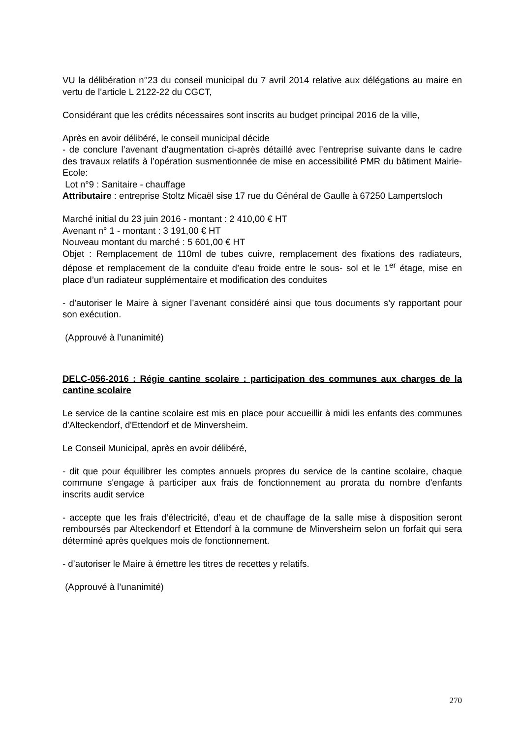VU la délibération n°23 du conseil municipal du 7 avril 2014 relative aux délégations au maire en vertu de l’article L 2122-22 du CGCT,
Considérant que les crédits nécessaires sont inscrits au budget principal 2016 de la ville,
Après en avoir délibéré, le conseil municipal décide
- de conclure l’avenant d’augmentation ci-après détaillé avec l’entreprise suivante dans le cadre des travaux relatifs à l’opération susmentionnée de mise en accessibilité PMR du bâtiment Mairie-Ecole:
Lot n°9 : Sanitaire - chauffage
Attributaire : entreprise Stoltz Micaël sise 17 rue du Général de Gaulle à 67250 Lampertsloch
Marché initial du 23 juin 2016 - montant : 2 410,00 € HT
Avenant n° 1 - montant : 3 191,00 € HT
Nouveau montant du marché : 5 601,00 € HT
Objet : Remplacement de 110ml de tubes cuivre, remplacement des fixations des radiateurs, dépose et remplacement de la conduite d’eau froide entre le sous- sol et le 1<sup>er</sup> étage, mise en place d’un radiateur supplémentaire et modification des conduites
- d’autoriser le Maire à signer l’avenant considéré ainsi que tous documents s’y rapportant pour son exécution.
(Approuvé à l’unanimité)
DELC-056-2016 : Régie cantine scolaire : participation des communes aux charges de la cantine scolaire
Le service de la cantine scolaire est mis en place pour accueillir à midi les enfants des communes d'Alteckendorf, d'Ettendorf et de Minversheim.
Le Conseil Municipal, après en avoir délibéré,
- dit que pour équilibrer les comptes annuels propres du service de la cantine scolaire, chaque commune s'engage à participer aux frais de fonctionnement au prorata du nombre d'enfants inscrits audit service
- accepte que les frais d’électricité, d’eau et de chauffage de la salle mise à disposition seront remboursés par Alteckendorf et Ettendorf à la commune de Minversheim selon un forfait qui sera déterminé après quelques mois de fonctionnement.
- d’autoriser le Maire à émettre les titres de recettes y relatifs.
(Approuvé à l’unanimité)
270